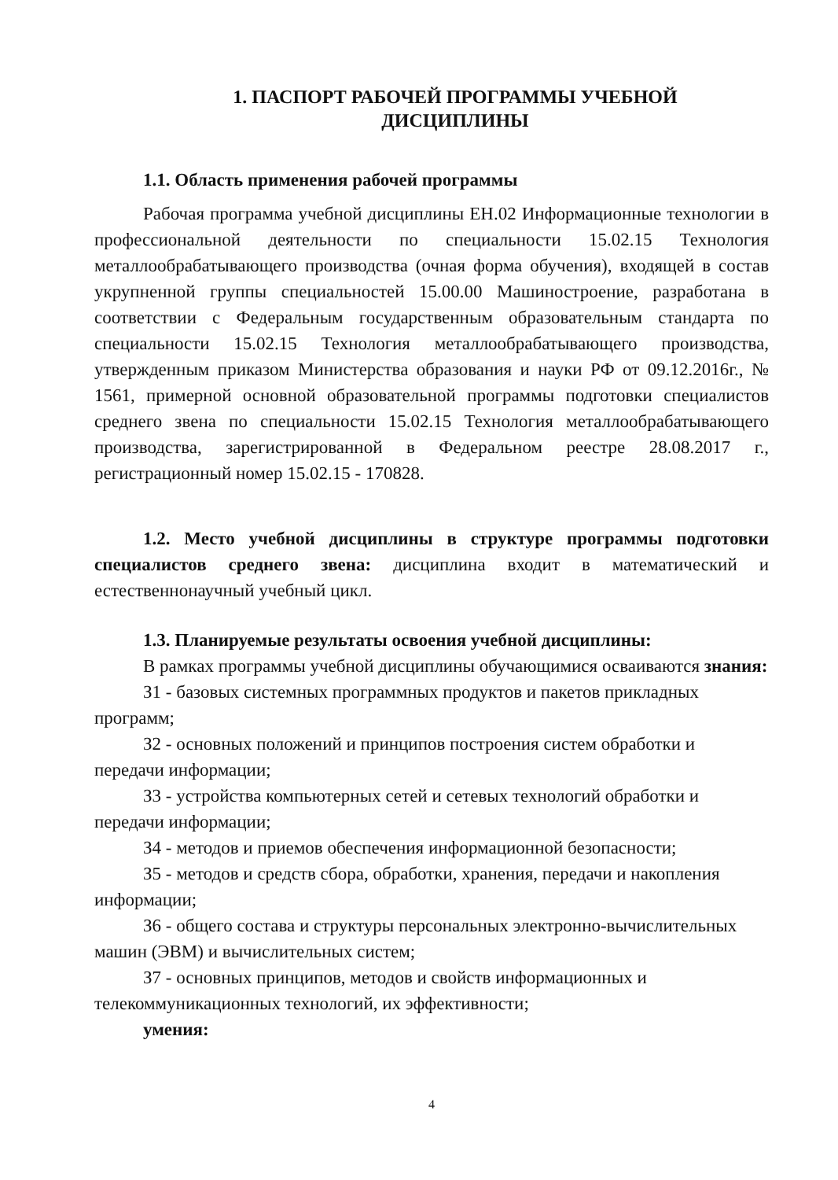1. ПАСПОРТ РАБОЧЕЙ ПРОГРАММЫ УЧЕБНОЙ
ДИСЦИПЛИНЫ
1.1. Область применения рабочей программы
Рабочая программа учебной дисциплины ЕН.02 Информационные технологии в профессиональной деятельности по специальности 15.02.15 Технология металлообрабатывающего производства (очная форма обучения), входящей в состав укрупненной группы специальностей 15.00.00 Машиностроение, разработана в соответствии с Федеральным государственным образовательным стандарта по специальности 15.02.15 Технология металлообрабатывающего производства, утвержденным приказом Министерства образования и науки РФ от 09.12.2016г., № 1561, примерной основной образовательной программы подготовки специалистов среднего звена по специальности 15.02.15 Технология металлообрабатывающего производства, зарегистрированной в Федеральном реестре 28.08.2017 г., регистрационный номер 15.02.15 - 170828.
1.2. Место учебной дисциплины в структуре программы подготовки специалистов среднего звена: дисциплина входит в математический и естественнонаучный учебный цикл.
1.3. Планируемые результаты освоения учебной дисциплины:
В рамках программы учебной дисциплины обучающимися осваиваются знания:
З1 - базовых системных программных продуктов и пакетов прикладных программ;
З2 - основных положений и принципов построения систем обработки и передачи информации;
З3 - устройства компьютерных сетей и сетевых технологий обработки и передачи информации;
З4 - методов и приемов обеспечения информационной безопасности;
З5 - методов и средств сбора, обработки, хранения, передачи и накопления информации;
З6 - общего состава и структуры персональных электронно-вычислительных машин (ЭВМ) и вычислительных систем;
З7 - основных принципов, методов и свойств информационных и телекоммуникационных технологий, их эффективности;
умения:
4